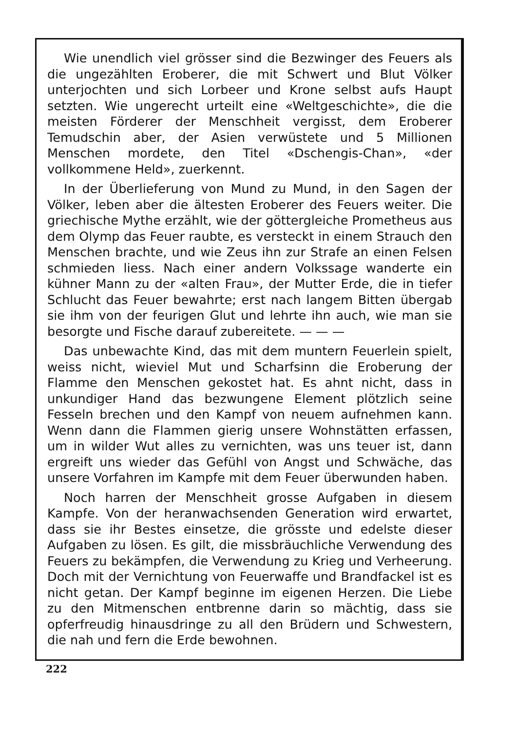Wie unendlich viel grösser sind die Bezwinger des Feuers als die ungezählten Eroberer, die mit Schwert und Blut Völker unterjochten und sich Lorbeer und Krone selbst aufs Haupt setzten. Wie ungerecht urteilt eine «Weltgeschichte», die die meisten Förderer der Menschheit vergisst, dem Eroberer Temudschin aber, der Asien verwüstete und 5 Millionen Menschen mordete, den Titel «Dschengis-Chan», «der vollkommene Held», zuerkennt.
In der Überlieferung von Mund zu Mund, in den Sagen der Völker, leben aber die ältesten Eroberer des Feuers weiter. Die griechische Mythe erzählt, wie der göttergleiche Prometheus aus dem Olymp das Feuer raubte, es versteckt in einem Strauch den Menschen brachte, und wie Zeus ihn zur Strafe an einen Felsen schmieden liess. Nach einer andern Volkssage wanderte ein kühner Mann zu der «alten Frau», der Mutter Erde, die in tiefer Schlucht das Feuer bewahrte; erst nach langem Bitten übergab sie ihm von der feurigen Glut und lehrte ihn auch, wie man sie besorgte und Fische darauf zubereitete. — — —
Das unbewachte Kind, das mit dem muntern Feuerlein spielt, weiss nicht, wieviel Mut und Scharfsinn die Eroberung der Flamme den Menschen gekostet hat. Es ahnt nicht, dass in unkundiger Hand das bezwungene Element plötzlich seine Fesseln brechen und den Kampf von neuem aufnehmen kann. Wenn dann die Flammen gierig unsere Wohnstätten erfassen, um in wilder Wut alles zu vernichten, was uns teuer ist, dann ergreift uns wieder das Gefühl von Angst und Schwäche, das unsere Vorfahren im Kampfe mit dem Feuer überwunden haben.
Noch harren der Menschheit grosse Aufgaben in diesem Kampfe. Von der heranwachsenden Generation wird erwartet, dass sie ihr Bestes einsetze, die grösste und edelste dieser Aufgaben zu lösen. Es gilt, die missbräuchliche Verwendung des Feuers zu bekämpfen, die Verwendung zu Krieg und Verheerung. Doch mit der Vernichtung von Feuerwaffe und Brandfackel ist es nicht getan. Der Kampf beginne im eigenen Herzen. Die Liebe zu den Mitmenschen entbrenne darin so mächtig, dass sie opferfreudig hinausdringe zu all den Brüdern und Schwestern, die nah und fern die Erde bewohnen.
222